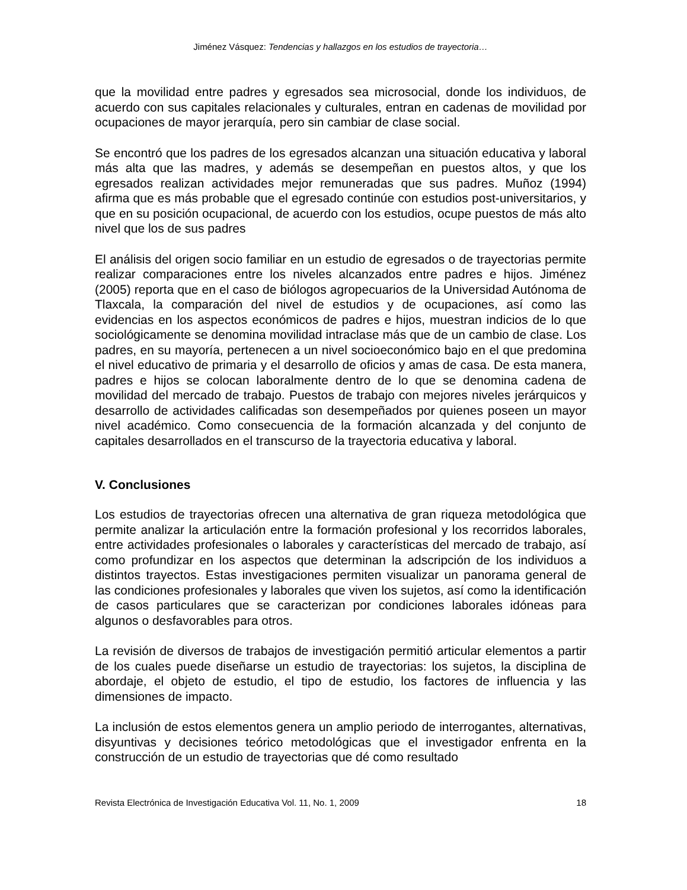Jiménez Vásquez: Tendencias y hallazgos en los estudios de trayectoria…
que la movilidad entre padres y egresados sea microsocial, donde los individuos, de acuerdo con sus capitales relacionales y culturales, entran en cadenas de movilidad por ocupaciones de mayor jerarquía, pero sin cambiar de clase social.
Se encontró que los padres de los egresados alcanzan una situación educativa y laboral más alta que las madres, y además se desempeñan en puestos altos, y que los egresados realizan actividades mejor remuneradas que sus padres. Muñoz (1994) afirma que es más probable que el egresado continúe con estudios post-universitarios, y que en su posición ocupacional, de acuerdo con los estudios, ocupe puestos de más alto nivel que los de sus padres
El análisis del origen socio familiar en un estudio de egresados o de trayectorias permite realizar comparaciones entre los niveles alcanzados entre padres e hijos. Jiménez (2005) reporta que en el caso de biólogos agropecuarios de la Universidad Autónoma de Tlaxcala, la comparación del nivel de estudios y de ocupaciones, así como las evidencias en los aspectos económicos de padres e hijos, muestran indicios de lo que sociológicamente se denomina movilidad intraclase más que de un cambio de clase. Los padres, en su mayoría, pertenecen a un nivel socioeconómico bajo en el que predomina el nivel educativo de primaria y el desarrollo de oficios y amas de casa. De esta manera, padres e hijos se colocan laboralmente dentro de lo que se denomina cadena de movilidad del mercado de trabajo. Puestos de trabajo con mejores niveles jerárquicos y desarrollo de actividades calificadas son desempeñados por quienes poseen un mayor nivel académico. Como consecuencia de la formación alcanzada y del conjunto de capitales desarrollados en el transcurso de la trayectoria educativa y laboral.
V. Conclusiones
Los estudios de trayectorias ofrecen una alternativa de gran riqueza metodológica que permite analizar la articulación entre la formación profesional y los recorridos laborales, entre actividades profesionales o laborales y características del mercado de trabajo, así como profundizar en los aspectos que determinan la adscripción de los individuos a distintos trayectos. Estas investigaciones permiten visualizar un panorama general de las condiciones profesionales y laborales que viven los sujetos, así como la identificación de casos particulares que se caracterizan por condiciones laborales idóneas para algunos o desfavorables para otros.
La revisión de diversos de trabajos de investigación permitió articular elementos a partir de los cuales puede diseñarse un estudio de trayectorias: los sujetos, la disciplina de abordaje, el objeto de estudio, el tipo de estudio, los factores de influencia y las dimensiones de impacto.
La inclusión de estos elementos genera un amplio periodo de interrogantes, alternativas, disyuntivas y decisiones teórico metodológicas que el investigador enfrenta en la construcción de un estudio de trayectorias que dé como resultado
Revista Electrónica de Investigación Educativa Vol. 11, No. 1, 2009 18